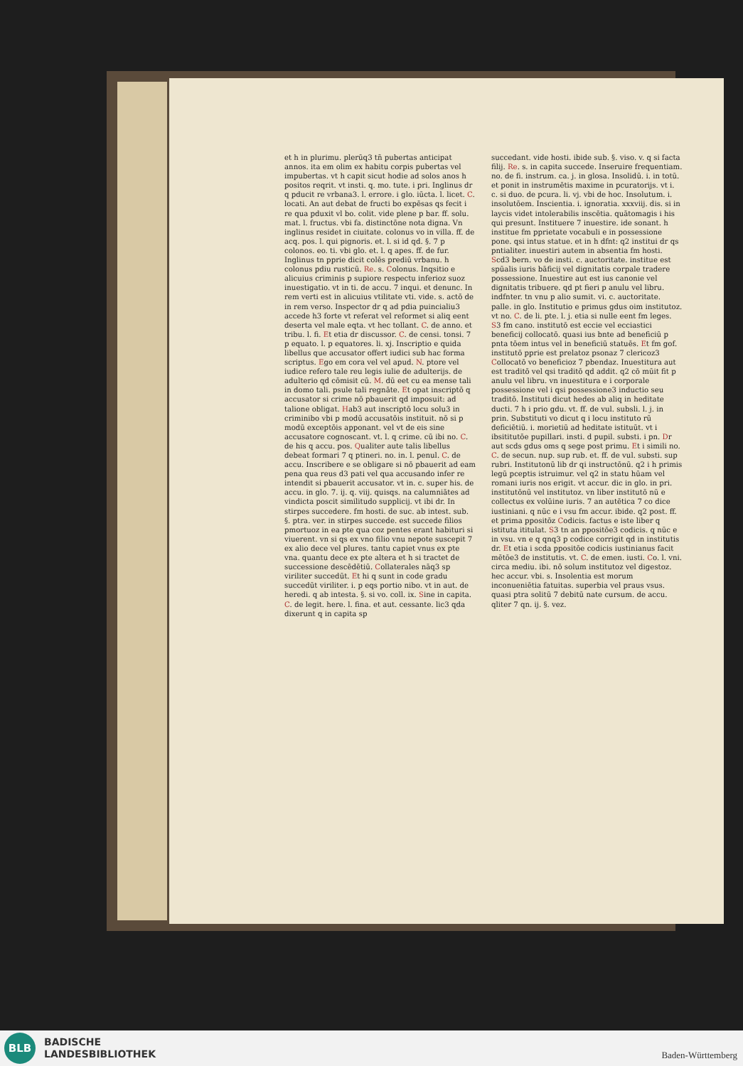et h in plurimu. plerūq3 tn̄ pubertas anticipat annos. ita em olim ex habitu corpis pubertas vel impubertas. vt h capit sicut hodie ad solos anos h positos reqrit. vt insti. q. mo. tute. i pri. Inglinus dr q pducit re vrbana3. l. errore. i glo. iūcta. l. licet. C. locati. An aut debat de fructi bo expēsas qs fecit i re qua pduxit vl bo. colit. vide plene p bar. ff. solu. mat. l. fructus. vbi fa. distinctōne nota digna. Vn inglinus residet in ciuitate. colonus vo in villa. ff. de acq. pos. l. qui pignoris. et. l. si id qd. §. 7 p colonos. eo. ti. vbi glo. et. l. q apes. ff. de fur. Inglinus tn pprie dicit colēs prediū vrbanu. h colonus pdiu rusticū. Re. s. Colonus. Inqsitio e alicuius criminis p supiore respectu inferioz suoz inuestigatio. vt in ti. de accu. 7 inqui. et denunc. In rem verti est in alicuius vtilitate vti. vide. s. actō de in rem verso. Inspector dr q ad pdia puincialiu3 accede h3 forte vt referat vel reformet si aliq eent deserta vel male eqta. vt hec tollant. C. de anno. et tribu. l. fi. Et etia dr discussor. C. de censi. tonsi. 7 p equato. l. p equatores. li. xj. Inscriptio e quida libellus que accusator offert iudici sub hac forma scriptus. Ego em cora vel vel apud. N. ptore vel iudice refero tale reu legis iulie de adulterijs. de adulterio qd cōmisit cū. M. dū eet cu ea mense tali in domo tali. psule tali regnāte. Et opat inscriptō q accusator si crime nō pbauerit qd imposuit: ad talione obligat. Hab3 aut inscriptō locu solu3 in criminibo vbi p modū accusatōis instituit. nō si p modū exceptōis apponant. vel vt de eis sine accusatore cognoscant. vt. l. q crime. cū ibi no. C. de his q accu. pos. Qualiter aute talis libellus debeat formari 7 q ptineri. no. in. l. penul. C. de accu. Inscribere e se obligare si nō pbauerit ad eam pena qua reus d3 pati vel qua accusando infer re intendit si pbauerit accusator. vt in. c. super his. de accu. in glo. 7. ij. q. viij. quisqs. na calumniātes ad vindicta poscit similitudo supplicij. vt ibi dr. In stirpes succedere. fm hosti. de suc. ab intest. sub. §. ptra. ver. in stirpes succede. est succede filios pmortuoz in ea pte qua coz pentes erant habituri si viuerent. vn si qs ex vno filio vnu nepote suscepit 7 ex alio dece vel plures. tantu capiet vnus ex pte vna. quantu dece ex pte altera et h si tractet de successione descēdētiū. Collaterales nāq3 sp viriliter succedūt. Et hi q sunt in code gradu succedūt viriliter. i. p eqs portio nibo. vt in aut. de heredi. q ab intesta. §. si vo. coll. ix. Sine in capita. C. de legit. here. l. fina. et aut. cessante. lic3 qda dixerunt q in capita sp
succedant. vide hosti. ibide sub. §. viso. v. q si facta filij. Re. s. in capita succede. Inseruire frequentiam. no. de fi. instrum. ca. j. in glosa. Insolidū. i. in totū. et ponit in instrumētis maxime in pcuratorijs. vt i. c. si duo. de pcura. li. vj. vbi de hoc. Insolutum. i. insolutōem. Inscientia. i. ignoratia. xxxviij. dis. si in laycis videt intolerabilis inscētia. quātomagis i his qui presunt. Instituere 7 inuestire. ide sonant. h institue fm pprietate vocabuli e in possessione pone. qsi intus statue. et in h dfnt: q2 institui dr qs pntialiter. inuestiri autem in absentia fm hosti. Scd3 bern. vo de insti. c. auctoritate. institue est spūalis iuris bāficij vel dignitatis corpale tradere possessione. Inuestire aut est ius canonie vel dignitatis tribuere. qd pt fieri p anulu vel libru. indfnter. tn vnu p alio sumit. vi. c. auctoritate. palle. in glo. Institutio e primus gdus oim institutoz. vt no. C. de li. pte. l. j. etia si nulle eent fm leges. S3 fm cano. institutō est eccie vel ecciastici beneficij collocatō. quasi ius bnte ad beneficiū p pnta tōem intus vel in beneficiū statuēs. Et fm gof. institutō pprie est prelatoz psonaz 7 clericoz3 Collocatō vo beneficioz 7 pbendaz. Inuestitura aut est traditō vel qsi traditō qd addit. q2 cō mūit fit p anulu vel libru. vn inuestitura e i corporale possessione vel i qsi possessione3 inductio seu traditō. Instituti dicut hedes ab aliq in heditate ducti. 7 h i prio gdu. vt. ff. de vul. subsli. l. j. in prin. Substituti vo dicut q i locu instituto rū deficiētiū. i. morietiū ad heditate istituūt. vt i ibsititutōe pupillari. insti. d pupil. substi. i pn. Dr aut scds gdus oms q sege post primu. Et i simili no. C. de secun. nup. sup rub. et. ff. de vul. substi. sup rubri. Institutonū lib dr qi instructōnū. q2 i h primis legū pceptis istruimur. vel q2 in statu hūam vel romani iuris nos erigit. vt accur. dic in glo. in pri. institutōnū vel institutoz. vn liber institutō nū e collectus ex volūine iuris. 7 an autētica 7 co dice iustiniani. q nūc e i vsu fm accur. ibide. q2 post. ff. et prima ppositōz Codicis. factus e iste liber q istituta ititulat. S3 tn an ppositōe3 codicis. q nūc e in vsu. vn e q qnq3 p codice corrigit qd in institutis dr. Et etia i scda ppositōe codicis iustinianus facit mētōe3 de institutis. vt. C. de emen. iusti. Co. l. vni. circa mediu. ibi. nō solum institutoz vel digestoz. hec accur. vbi. s. Insolentia est morum inconueniētia fatuitas. superbia vel praus vsus. quasi ptra solitū 7 debitū nate cursum. de accu. qliter 7 qn. ij. §. vez.
BLB
BADISCHE
LANDESBIBLIOTHEK
Baden-Württemberg